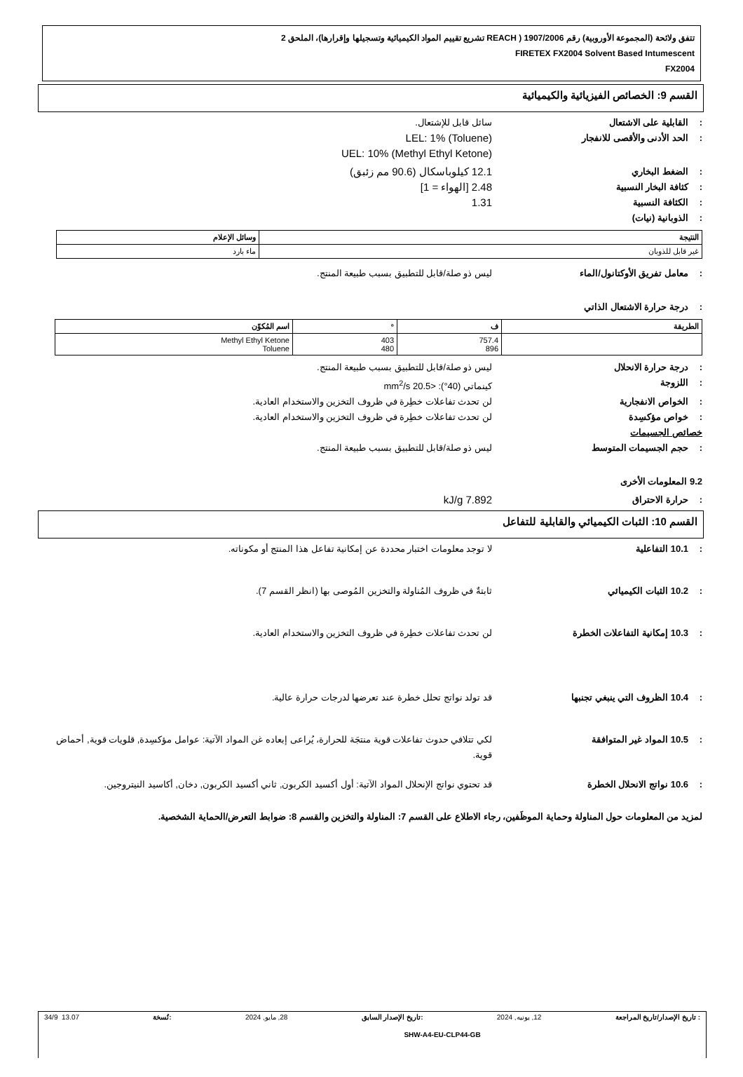تتفق ولائحة (المجموعة الأوروبية) رقم 1907/2006 ( REACH تشريع تقييم المواد الكيميائية وتسجيلها وإقرارها)، الملحق 2
FIRETEX FX2004 Solvent Based Intumescent
FX2004
القسم 9: الخصائص الفيزيائية والكيميائية
: القابلية على الاشتعال سائل قابل للإشتعال.
: الحد الأدنى والأقصى للانفجار
LEL: 1% (Toluene)
UEL: 10% (Methyl Ethyl Ketone)
: الضغط البخاري
12.1 كيلوباسكال (90.6 مم زئبق)
: كثافة البخار النسبية
2.48 [الهواء = 1]
: الكثافة النسبية
1.31
: الذوبانية (نيات)
| النتيجة | وسائل الإعلام |
| --- | --- |
| غير قابل للذوبان | ماء بارد |
: معامل تفريق الأوكتانول/الماء ليس ذو صلة/قابل للتطبيق بسبب طبيعة المنتج.
: درجة حرارة الاشتعال الذاتي
| الطريقة | ف | ° | اسم المُكوّن |
| --- | --- | --- | --- |
| | 757.4 896 | 403 480 | Methyl Ethyl Ketone Toluene |
: درجة حرارة الانحلال ليس ذو صلة/قابل للتطبيق بسبب طبيعة المنتج.
: اللزوجة كينماتي (40°): <20.5 mm<sup>2</sup>/s
: الخواص الانفجارية لن تحدث تفاعلات خطِرة في ظروف التخزين والاستخدام العادية.
: خواص مؤكسِدة لن تحدث تفاعلات خطِرة في ظروف التخزين والاستخدام العادية.
خصائص الجسيمات
: حجم الجسيمات المتوسط ليس ذو صلة/قابل للتطبيق بسبب طبيعة المنتج.
9.2 المعلومات الأخرى
: حرارة الاحتراق
7.892 kJ/g
القسم 10: الثبات الكيميائي والقابلية للتفاعل
: 10.1 التفاعلية لا توجد معلومات اختبار محددة عن إمكانية تفاعل هذا المنتج أو مكوناته.
: 10.2 الثبات الكيميائي ثابتةٌ في ظروف المُناولة والتخزين المُوصى بها (انظر القسم 7).
: 10.3 إمكانية التفاعلات الخطرة لن تحدث تفاعلات خطِرة في ظروف التخزين والاستخدام العادية.
: 10.4 الظروف التي ينبغي تجنبها قد تولد نواتج تحلل خطرة عند تعرضها لدرجات حرارة عالية.
: 10.5 المواد غير المتوافقة لكي تتلافي حدوث تفاعلات قوية منتجَة للحرارة، يُراعى إبعاده غن المواد الآتية: عوامل مؤكسِدة, قلويات قوية, أحماض قوية.
: 10.6 نواتج الانحلال الخطرة قد تحتوي نواتج الإنحلال المواد الآتية: أول أكسيد الكربون, ثاني أكسيد الكربون, دخان, أكاسيد النيتروجين.
لمزيد من المعلومات حول المناولة وحماية الموظَفين، رجاء الاطلاع على القسم 7: المناولة والتخزين والقسم 8: ضوابط التعرض/الحماية الشخصية.
: تاريخ الإصدار/تاريخ المراجعة 12, يونيه, 2024:تاريخ الإصدار السابق 28, مايو, 2024:نُسخة 13.07 34/9
SHW-A4-EU-CLP44-GB